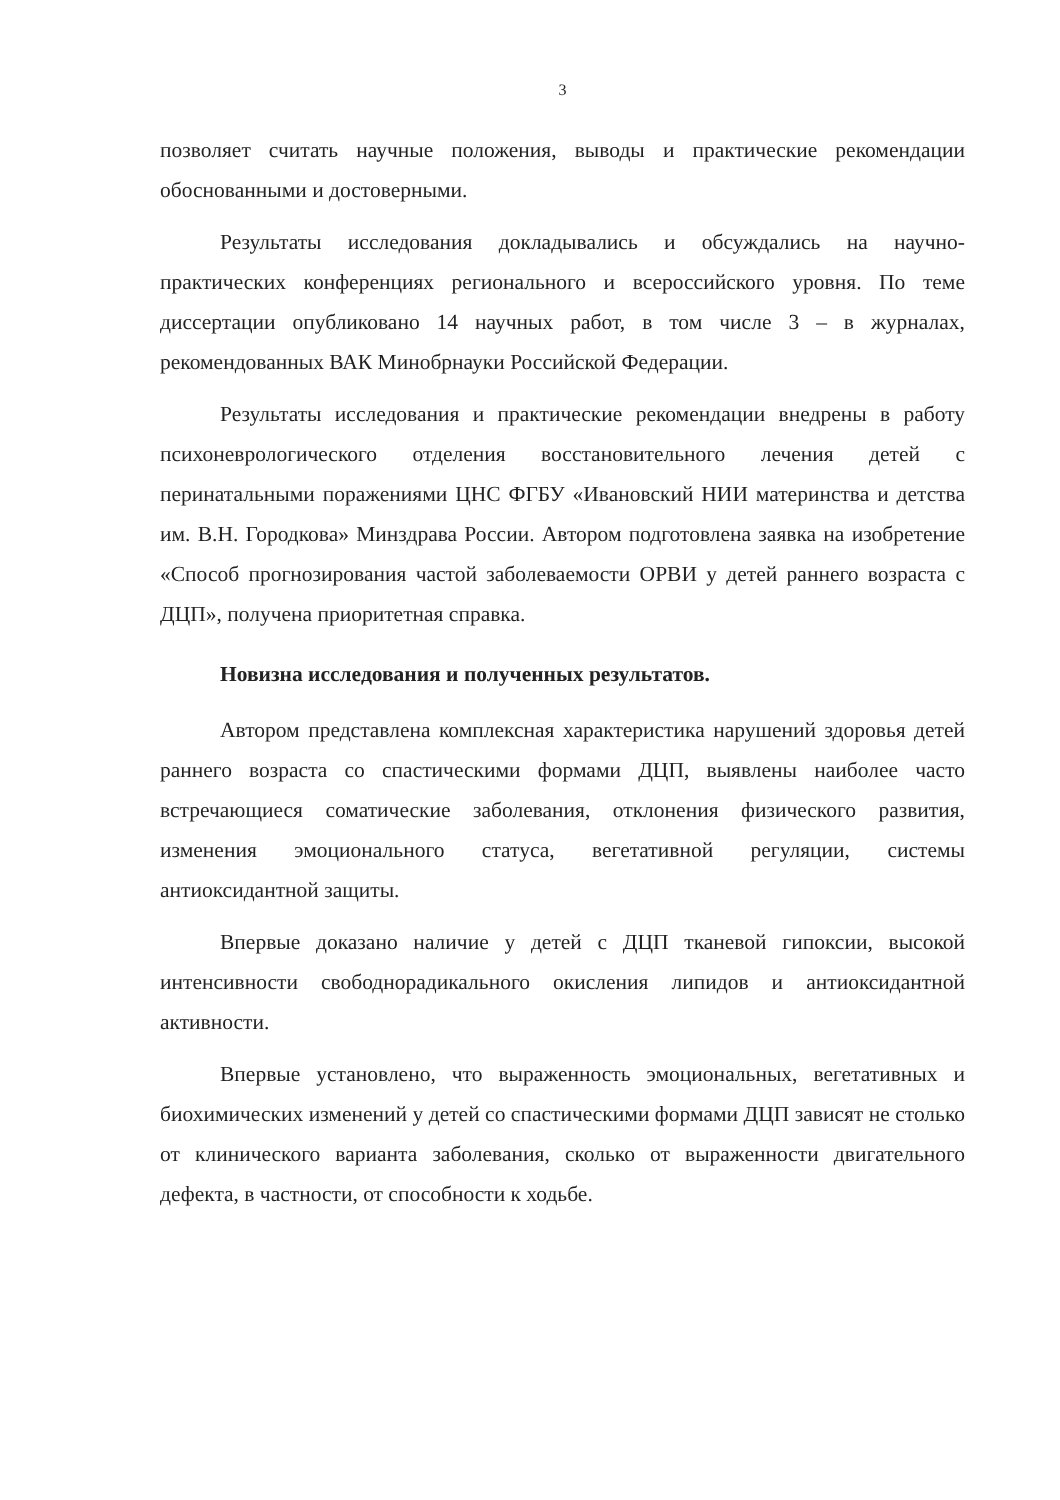3
позволяет считать научные положения, выводы и практические рекомендации обоснованными и достоверными.
Результаты исследования докладывались и обсуждались на научно-практических конференциях регионального и всероссийского уровня. По теме диссертации опубликовано 14 научных работ, в том числе 3 – в журналах, рекомендованных ВАК Минобрнауки Российской Федерации.
Результаты исследования и практические рекомендации внедрены в работу психоневрологического отделения восстановительного лечения детей с перинатальными поражениями ЦНС ФГБУ «Ивановский НИИ материнства и детства им. В.Н. Городкова» Минздрава России. Автором подготовлена заявка на изобретение «Способ прогнозирования частой заболеваемости ОРВИ у детей раннего возраста с ДЦП», получена приоритетная справка.
Новизна исследования и полученных результатов.
Автором представлена комплексная характеристика нарушений здоровья детей раннего возраста со спастическими формами ДЦП, выявлены наиболее часто встречающиеся соматические заболевания, отклонения физического развития, изменения эмоционального статуса, вегетативной регуляции, системы антиоксидантной защиты.
Впервые доказано наличие у детей с ДЦП тканевой гипоксии, высокой интенсивности свободнорадикального окисления липидов и антиоксидантной активности.
Впервые установлено, что выраженность эмоциональных, вегетативных и биохимических изменений у детей со спастическими формами ДЦП зависят не столько от клинического варианта заболевания, сколько от выраженности двигательного дефекта, в частности, от способности к ходьбе.